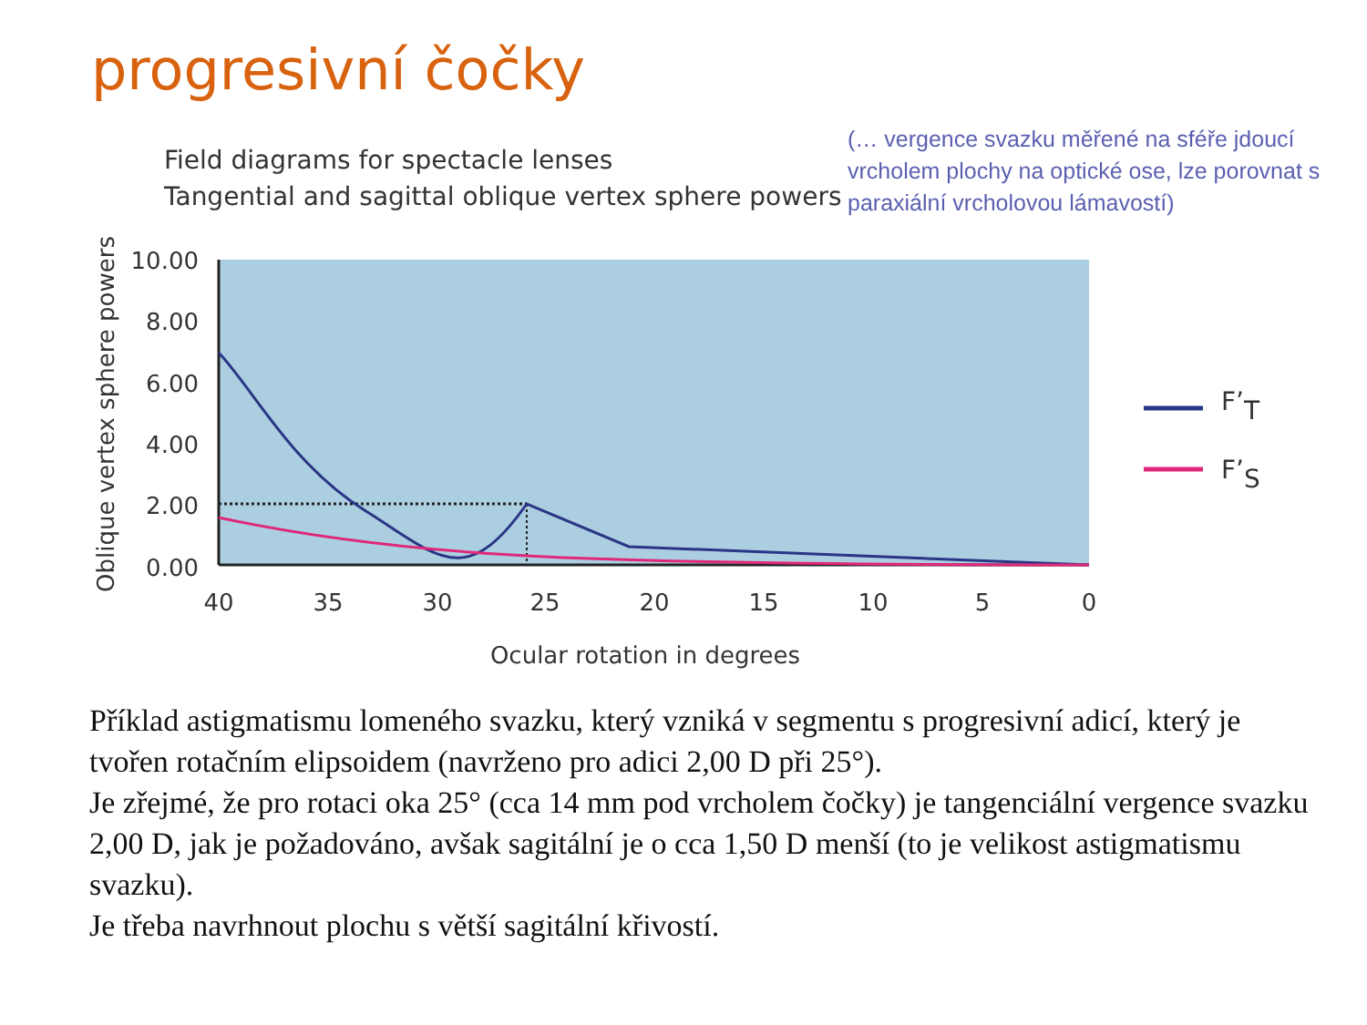progresivní čočky
(… vergence svazku měřené na sféře jdoucí vrcholem plochy na optické ose, lze porovnat s paraxiální vrcholovou lámavostí)
Field diagrams for spectacle lenses
Tangential and sagittal oblique vertex sphere powers
Oblique vertex sphere powers
10.00
8.00
6.00
4.00
2.00
0.00
40
35
30
25
20
15
10
5
0
Ocular rotation in degrees
F’T
F’S
Příklad astigmatismu lomeného svazku, který vzniká v segmentu s progresivní adicí, který je tvořen rotačním elipsoidem (navrženo pro adici 2,00 D při 25°).
Je zřejmé, že pro rotaci oka 25° (cca 14 mm pod vrcholem čočky) je tangenciální vergence svazku 2,00 D, jak je požadováno, avšak sagitální je o cca 1,50 D menší (to je velikost astigmatismu svazku).
Je třeba navrhnout plochu s větší sagitální křivostí.